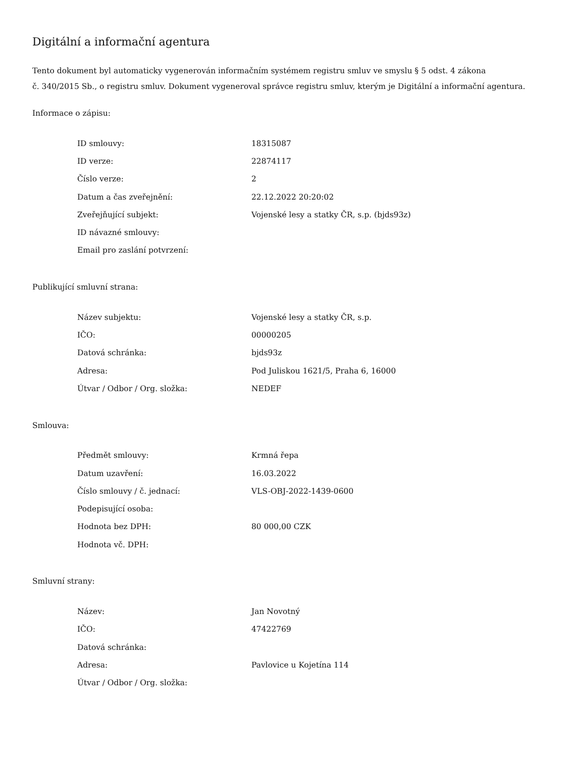Digitální a informační agentura
Tento dokument byl automaticky vygenerován informačním systémem registru smluv ve smyslu § 5 odst. 4 zákona
č. 340/2015 Sb., o registru smluv. Dokument vygeneroval správce registru smluv, kterým je Digitální a informační agentura.
Informace o zápisu:
| ID smlouvy: | 18315087 |
| ID verze: | 22874117 |
| Číslo verze: | 2 |
| Datum a čas zveřejnění: | 22.12.2022 20:20:02 |
| Zveřejňující subjekt: | Vojenské lesy a statky ČR, s.p. (bjds93z) |
| ID návazné smlouvy: | |
| Email pro zaslání potvrzení: | |
Publikující smluvní strana:
| Název subjektu: | Vojenské lesy a statky ČR, s.p. |
| IČO: | 00000205 |
| Datová schránka: | bjds93z |
| Adresa: | Pod Juliskou 1621/5, Praha 6, 16000 |
| Útvar / Odbor / Org. složka: | NEDEF |
Smlouva:
| Předmět smlouvy: | Krmná řepa |
| Datum uzavření: | 16.03.2022 |
| Číslo smlouvy / č. jednací: | VLS-OBJ-2022-1439-0600 |
| Podepisující osoba: | |
| Hodnota bez DPH: | 80 000,00 CZK |
| Hodnota vč. DPH: | |
Smluvní strany:
| Název: | Jan Novotný |
| IČO: | 47422769 |
| Datová schránka: | |
| Adresa: | Pavlovice u Kojetína 114 |
| Útvar / Odbor / Org. složka: | |